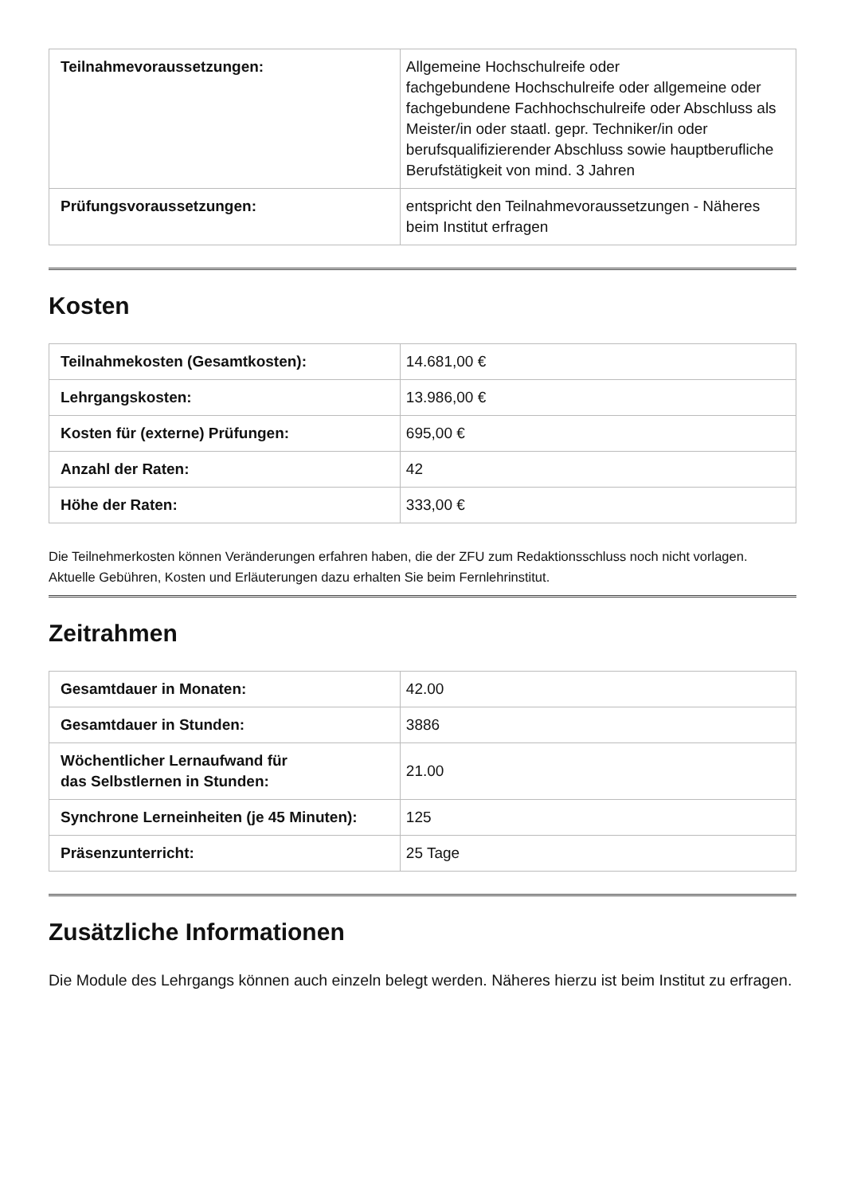| Teilnahmevoraussetzungen: | Allgemeine Hochschulreife oder fachgebundene Hochschulreife oder allgemeine oder fachgebundene Fachhochschulreife oder Abschluss als Meister/in oder staatl. gepr. Techniker/in oder berufsqualifizierender Abschluss sowie hauptberufliche Berufstätigkeit von mind. 3 Jahren |
| Prüfungsvoraussetzungen: | entspricht den Teilnahmevoraussetzungen - Näheres beim Institut erfragen |
Kosten
| Teilnahmekosten (Gesamtkosten): | 14.681,00 € |
| Lehrgangskosten: | 13.986,00 € |
| Kosten für (externe) Prüfungen: | 695,00 € |
| Anzahl der Raten: | 42 |
| Höhe der Raten: | 333,00 € |
Die Teilnehmerkosten können Veränderungen erfahren haben, die der ZFU zum Redaktionsschluss noch nicht vorlagen. Aktuelle Gebühren, Kosten und Erläuterungen dazu erhalten Sie beim Fernlehrinstitut.
Zeitrahmen
| Gesamtdauer in Monaten: | 42.00 |
| Gesamtdauer in Stunden: | 3886 |
| Wöchentlicher Lernaufwand für das Selbstlernen in Stunden: | 21.00 |
| Synchrone Lerneinheiten (je 45 Minuten): | 125 |
| Präsenzunterricht: | 25 Tage |
Zusätzliche Informationen
Die Module des Lehrgangs können auch einzeln belegt werden. Näheres hierzu ist beim Institut zu erfragen.